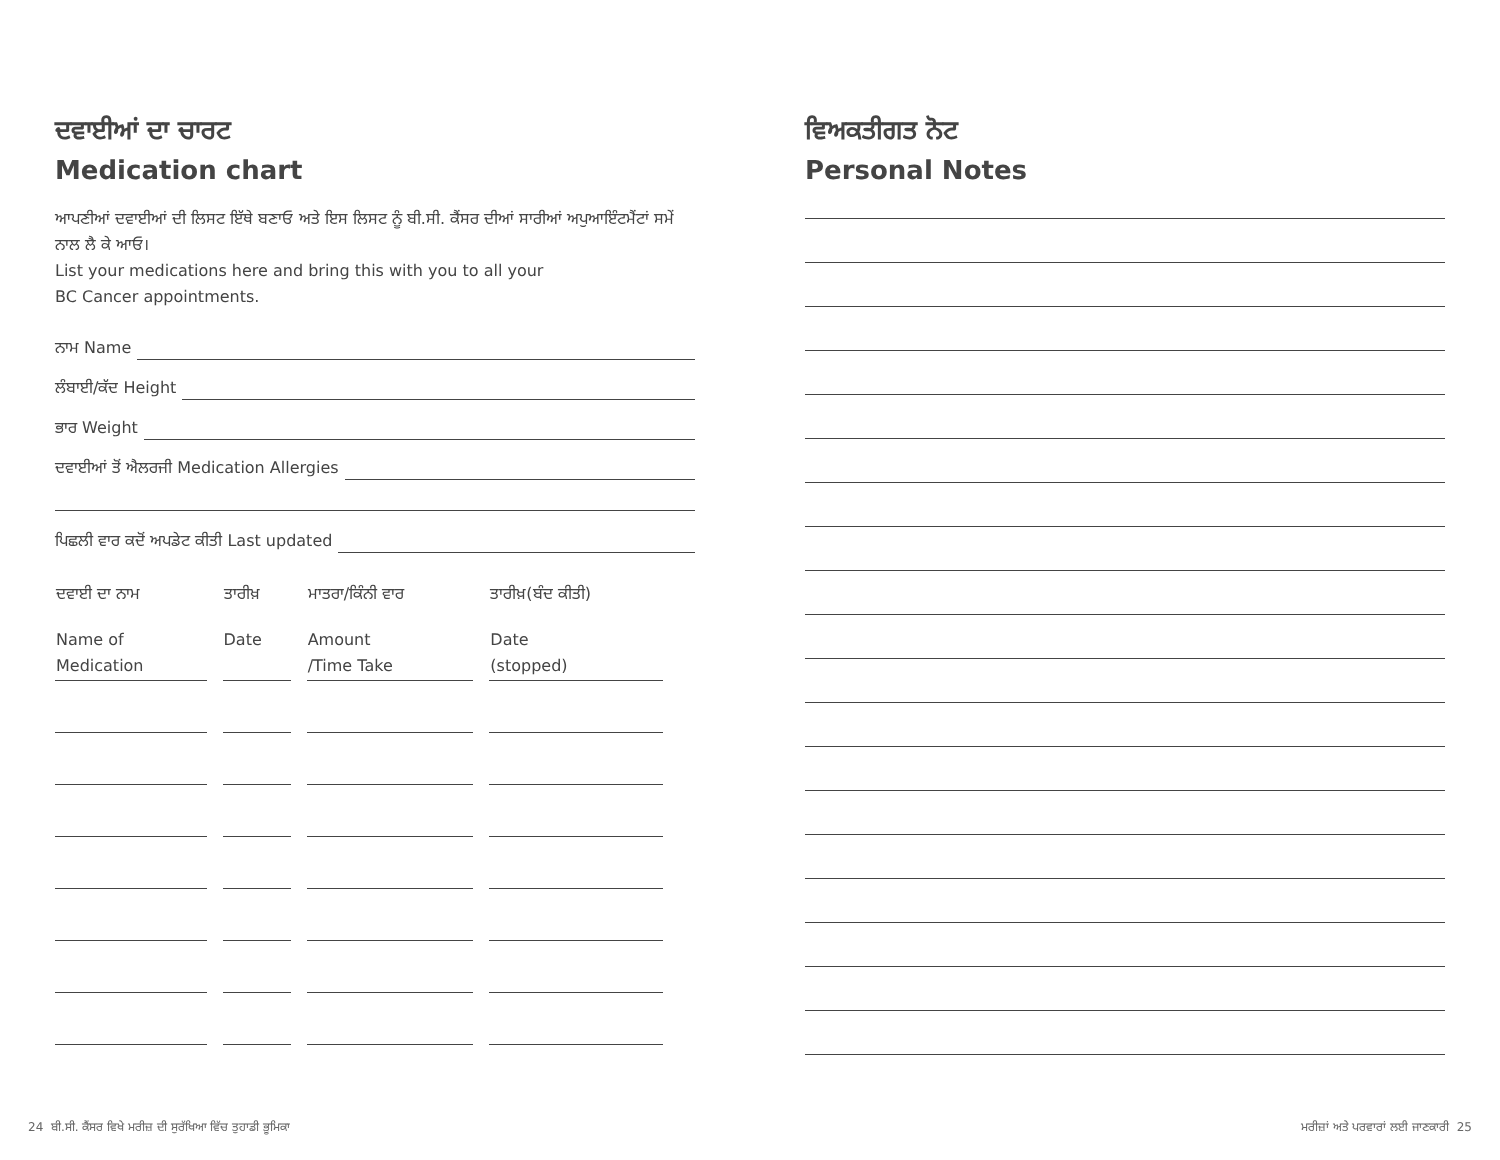ਦਵਾਈਆਂ ਦਾ ਚਾਰਟ
Medication chart
ਆਪਣੀਆਂ ਦਵਾਈਆਂ ਦੀ ਲਿਸਟ ਇੱਥੇ ਬਣਾਓ ਅਤੇ ਇਸ ਲਿਸਟ ਨੂੰ ਬੀ.ਸੀ. ਕੈਂਸਰ ਦੀਆਂ ਸਾਰੀਆਂ ਅਪੁਆਇੰਟਮੈਂਟਾਂ ਸਮੇਂ ਨਾਲ ਲੈ ਕੇ ਆਓ।
List your medications here and bring this with you to all your
BC Cancer appointments.
ਨਾਮ Name
ਲੰਬਾਈ/ਕੱਦ Height
ਭਾਰ Weight
ਦਵਾਈਆਂ ਤੋਂ ਐਲਰਜੀ Medication Allergies
ਪਿਛਲੀ ਵਾਰ ਕਦੋਂ ਅਪਡੇਟ ਕੀਤੀ Last updated
| ਦਵਾਈ ਦਾ ਨਾਮ | ਤਾਰੀਖ਼ | ਮਾਤਰਾ/ਕਿੰਨੀ ਵਾਰ | ਤਾਰੀਖ਼(ਬੰਦ ਕੀਤੀ) |
| --- | --- | --- | --- |
| Name of Medication | Date | Amount /Time Take | Date (stopped) |
ਵਿਅਕਤੀਗਤ ਨੋਟ
Personal Notes
24 ਬੀ.ਸੀ. ਕੈਂਸਰ ਵਿਖੇ ਮਰੀਜ਼ ਦੀ ਸੁਰੱਖਿਆ ਵਿੱਚ ਤੁਹਾਡੀ ਭੂਮਿਕਾ
ਮਰੀਜ਼ਾਂ ਅਤੇ ਪਰਵਾਰਾਂ ਲਈ ਜਾਣਕਾਰੀ 25